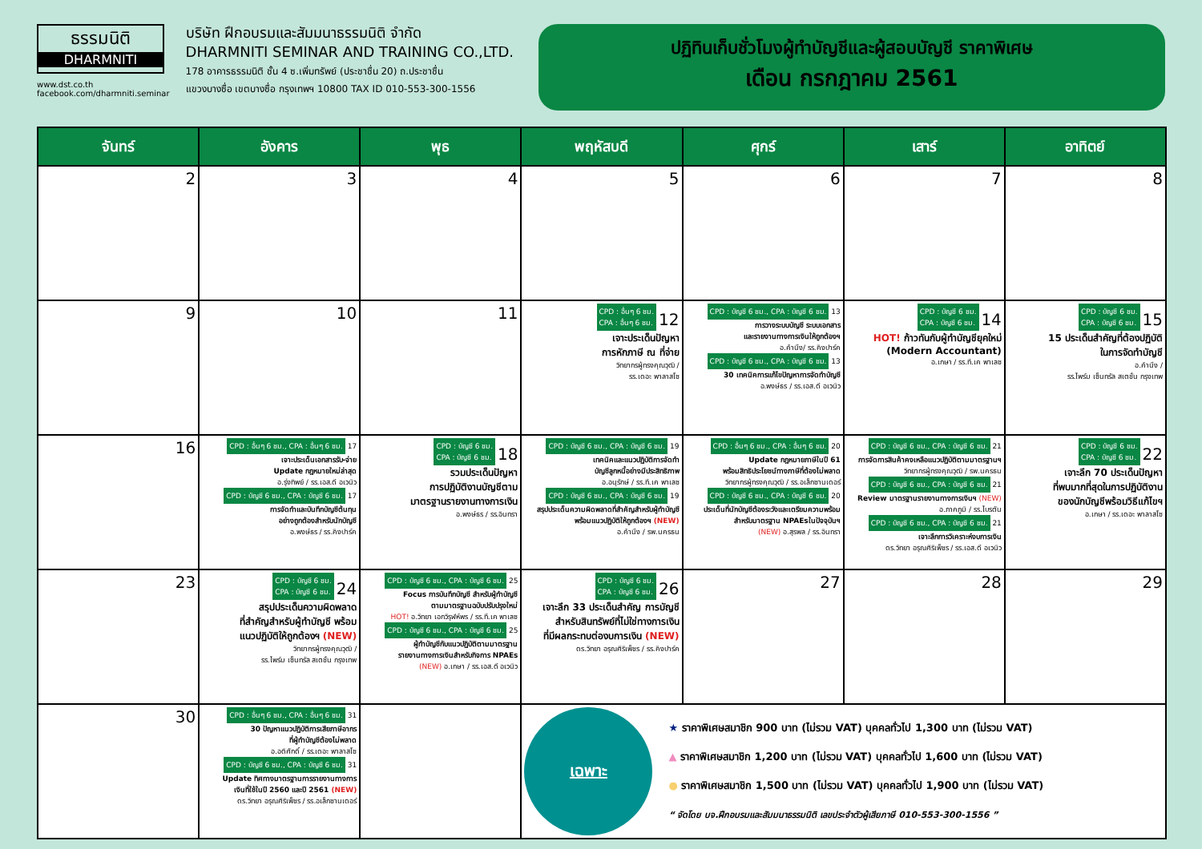ธรรมนิติ
DHARMNITI
www.dst.co.th
facebook.com/dharmniti.seminar
บริษัท ฝึกอบรมและสัมมนาธรรมนิติ จำกัด
DHARMNITI SEMINAR AND TRAINING CO.,LTD.
178 อาคารธรรมนิติ ชั้น 4 ซ.เพิ่มทรัพย์ (ประชาชื่น 20) ถ.ประชาชื่น
แขวงบางซื่อ เขตบางซื่อ กรุงเทพฯ 10800 TAX ID 010-553-300-1556
ปฏิทินเก็บชั่วโมงผู้ทำบัญชีและผู้สอบบัญชี ราคาพิเศษ
เดือน กรกฎาคม 2561
| จันทร์ | อังคาร | พุธ | พฤหัสบดี | ศุกร์ | เสาร์ | อาทิตย์ |
| --- | --- | --- | --- | --- | --- | --- |
| 2 | 3 | 4 | 5 | 6 | 7 | 8 |
| 9 | 10 | 11 | CPD : อื่นๆ 6 ชม. CPA : อื่นๆ 6 ชม. 12 เจาะประเด็นปัญหา การหักภาษี ณ ที่จ่าย วิทยากรผู้ทรงคุณวุฒิ / รร.เดอะ พาลาสโซ | CPD : บัญชี 6 ชม., CPA : บัญชี 6 ชม. 13 การวางระบบบัญชี ระบบเอกสาร และรายงานทางการเงินให้ถูกต้องฯ อ.คำนึง/ รร.คิงปาร์ค CPD : บัญชี 6 ชม., CPA : บัญชี 6 ชม. 13 30 เทคนิคการแก้ไขปัญหาการจัดทำบัญชี อ.พงษ์ธร / รร.เอส.ดี อเวนิว | CPD : บัญชี 6 ชม. CPA : บัญชี 6 ชม. 14 HOT! ก้าวทันกับผู้ทำบัญชียุคใหม่ (Modern Accountant) อ.เกษา / รร.ที.เค พาเลซ | CPD : บัญชี 6 ชม. CPA : บัญชี 6 ชม. 15 15 ประเด็นสำคัญที่ต้องปฏิบัติ ในการจัดทำบัญชี อ.คำนึง / รร.ไพร์ม เซ็นทรัล สเตชั่น กรุงเทพ |
| 16 | CPD : อื่นๆ 6 ชม., CPA : อื่นๆ 6 ชม. 17 เจาะประเด็นเอกสารรับ-จ่าย Update กฎหมายใหม่ล่าสุด อ.รุ่งทิพย์ / รร.เอส.ดี อเวนิว CPD : บัญชี 6 ชม., CPA : บัญชี 6 ชม. 17 การจัดทำและบันทึกบัญชีต้นทุน อย่างถูกต้องสำหรับนักบัญชี อ.พงษ์ธร / รร.คิงปาร์ค | CPD : บัญชี 6 ชม. CPA : บัญชี 6 ชม. 18 รวมประเด็นปัญหา การปฏิบัติงานบัญชีตาม มาตรฐานรายงานทางการเงิน อ.พงษ์ธร / รร.อินทรา | CPD : บัญชี 6 ชม., CPA : บัญชี 6 ชม. 19 เทคนิคและแนวปฏิบัติการจัดทำ บัญชีลูกหนี้อย่างมีประสิทธิภาพ อ.อนุรักษ์ / รร.ที.เค พาเลซ CPD : บัญชี 6 ชม., CPA : บัญชี 6 ชม. 19 สรุปประเด็นความผิดพลาดที่สำคัญสำหรับผู้ทำบัญชี พร้อมแนวปฏิบัติให้ถูกต้องฯ (NEW) อ.คำนึง / รพ.นครธน | CPD : อื่นๆ 6 ชม., CPA : อื่นๆ 6 ชม. 20 Update กฎหมายภาษีในปี 61 พร้อมสิทธิประโยชน์ทางภาษีที่ต้องไม่พลาด วิทยากรผู้ทรงคุณวุฒิ / รร.อเล็กซานเดอร์ CPD : บัญชี 6 ชม., CPA : บัญชี 6 ชม. 20 ประเด็นที่นักบัญชีต้องระวังและเตรียมความพร้อมสำหรับมาตรฐาน NPAEsในปัจจุบันฯ (NEW) อ.สุรพล / รร.อินทรา | CPD : บัญชี 6 ชม., CPA : บัญชี 6 ชม. 21 การจัดการสินค้าคงเหลือแนวปฏิบัติตามมาตรฐานฯ วิทยากรผู้ทรงคุณวุฒิ / รพ.นครธน CPD : บัญชี 6 ชม., CPA : บัญชี 6 ชม. 21 Review มาตรฐานรายงานทางการเงินฯ (NEW) อ.ภาคภูมิ / รร.ไบรตัน CPD : บัญชี 6 ชม., CPA : บัญชี 6 ชม. 21 เจาะลึกการวิเคราะห์งบการเงิน ดร.วิทยา อรุณศิริเพ็ชร / รร.เอส.ดี อเวนิว | CPD : บัญชี 6 ชม. CPA : บัญชี 6 ชม. 22 เจาะลึก 70 ประเด็นปัญหา ที่พบมากที่สุดในการปฏิบัติงาน ของนักบัญชีพร้อมวิธีแก้ไขฯ อ.เกษา / รร.เดอะ พาลาสโซ |
| 23 | CPD : บัญชี 6 ชม. CPA : บัญชี 6 ชม. 24 สรุปประเด็นความผิดพลาด ที่สำคัญสำหรับผู้ทำบัญชี พร้อม แนวปฏิบัติให้ถูกต้องฯ (NEW) วิทยากรผู้ทรงคุณวุฒิ / รร.ไพร์ม เซ็นทรัล สเตชั่น กรุงเทพ | CPD : บัญชี 6 ชม., CPA : บัญชี 6 ชม. 25 Focus การบันทึกบัญชี สำหรับผู้ทำบัญชี ตามมาตรฐานฉบับปรับปรุงใหม่ HOT! อ.วิทยา เอกวิรุฬห์พร / รร.ที.เค พาเลซ CPD : บัญชี 6 ชม., CPA : บัญชี 6 ชม. 25 ผู้ทำบัญชีกับแนวปฏิบัติตามมาตรฐาน รายงานทางการเงินสำหรับกิจการ NPAEs (NEW) อ.เกษา / รร.เอส.ดี อเวนิว | CPD : บัญชี 6 ชม. CPA : บัญชี 6 ชม. 26 เจาะลึก 33 ประเด็นสำคัญ การบัญชี สำหรับสินทรัพย์ที่ไม่ใช่ทางการเงิน ที่มีผลกระทบต่องบการเงิน (NEW) ดร.วิทยา อรุณศิริเพ็ชร / รร.คิงปาร์ค | 27 | 28 | 29 |
| 30 | CPD : อื่นๆ 6 ชม., CPA : อื่นๆ 6 ชม. 31 30 ปัญหาแนวปฏิบัติการเสียภาษีอากร ที่ผู้ทำบัญชีต้องไม่พลาด อ.อดิศักดิ์ / รร.เดอะ พาลาสโซ CPD : บัญชี 6 ชม., CPA : บัญชี 6 ชม. 31 Update ทิศทางมาตรฐานการรายงานทางการ เงินที่ใช้ในปี 2560 และปี 2561 (NEW) ดร.วิทยา อรุณศิริเพ็ชร / รร.อเล็กซานเดอร์ | | เฉพาะ ★ ราคาพิเศษสมาชิก 900 บาท (ไม่รวม VAT) บุคคลทั่วไป 1,300 บาท (ไม่รวม VAT) ▲ ราคาพิเศษสมาชิก 1,200 บาท (ไม่รวม VAT) บุคคลทั่วไป 1,600 บาท (ไม่รวม VAT) ● ราคาพิเศษสมาชิก 1,500 บาท (ไม่รวม VAT) บุคคลทั่วไป 1,900 บาท (ไม่รวม VAT) “ จัดโดย บจ.ฝึกอบรมและสัมมนาธรรมนิติ เลขประจำตัวผู้เสียภาษี 010-553-300-1556 ” | | | |